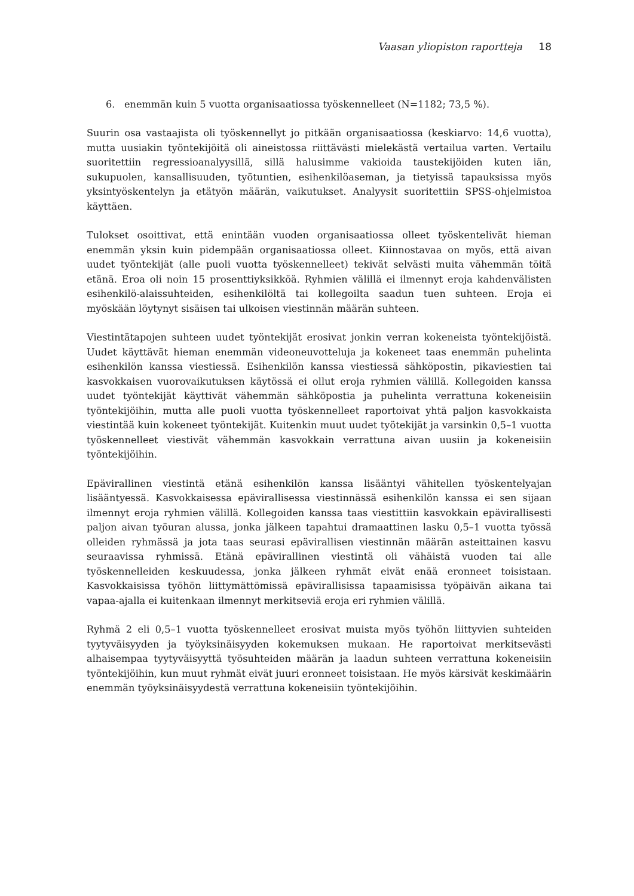Vaasan yliopiston raportteja 18
6. enemmän kuin 5 vuotta organisaatiossa työskennelleet (N=1182; 73,5 %).
Suurin osa vastaajista oli työskennellyt jo pitkään organisaatiossa (keskiarvo: 14,6 vuotta), mutta uusiakin työntekijöitä oli aineistossa riittävästi mielekästä vertailua varten. Vertailu suoritettiin regressioanalyysillä, sillä halusimme vakioida taustekijöiden kuten iän, sukupuolen, kansallisuuden, työtuntien, esihenkilöaseman, ja tietyissä tapauksissa myös yksintyöskentelyn ja etätyön määrän, vaikutukset. Analyysit suoritettiin SPSS-ohjelmistoa käyttäen.
Tulokset osoittivat, että enintään vuoden organisaatiossa olleet työskentelivät hieman enemmän yksin kuin pidempään organisaatiossa olleet. Kiinnostavaa on myös, että aivan uudet työntekijät (alle puoli vuotta työskennelleet) tekivät selvästi muita vähemmän töitä etänä. Eroa oli noin 15 prosenttiyksikköä. Ryhmien välillä ei ilmennyt eroja kahdenvälisten esihenkilö-alaissuhteiden, esihenkilöltä tai kollegoilta saadun tuen suhteen. Eroja ei myöskään löytynyt sisäisen tai ulkoisen viestinnän määrän suhteen.
Viestintätapojen suhteen uudet työntekijät erosivat jonkin verran kokeneista työntekijöistä. Uudet käyttävät hieman enemmän videoneuvotteluja ja kokeneet taas enemmän puhelinta esihenkilön kanssa viestiessä. Esihenkilön kanssa viestiessä sähköpostin, pikaviestien tai kasvokkaisen vuorovaikutuksen käytössä ei ollut eroja ryhmien välillä. Kollegoiden kanssa uudet työntekijät käyttivät vähemmän sähköpostia ja puhelinta verrattuna kokeneisiin työntekijöihin, mutta alle puoli vuotta työskennelleet raportoivat yhtä paljon kasvokkaista viestintää kuin kokeneet työntekijät. Kuitenkin muut uudet työtekijät ja varsinkin 0,5–1 vuotta työskennelleet viestivät vähemmän kasvokkain verrattuna aivan uusiin ja kokeneisiin työntekijöihin.
Epävirallinen viestintä etänä esihenkilön kanssa lisääntyi vähitellen työskentelyajan lisääntyessä. Kasvokkaisessa epävirallisessa viestinnässä esihenkilön kanssa ei sen sijaan ilmennyt eroja ryhmien välillä. Kollegoiden kanssa taas viestittiin kasvokkain epävirallisesti paljon aivan työuran alussa, jonka jälkeen tapahtui dramaattinen lasku 0,5–1 vuotta työssä olleiden ryhmässä ja jota taas seurasi epävirallisen viestinnän määrän asteittainen kasvu seuraavissa ryhmissä. Etänä epävirallinen viestintä oli vähäistä vuoden tai alle työskennelleiden keskuudessa, jonka jälkeen ryhmät eivät enää eronneet toisistaan. Kasvokkaisissa työhön liittymättömissä epävirallisissa tapaamisissa työpäivän aikana tai vapaa-ajalla ei kuitenkaan ilmennyt merkitseviä eroja eri ryhmien välillä.
Ryhmä 2 eli 0,5–1 vuotta työskennelleet erosivat muista myös työhön liittyvien suhteiden tyytyväisyyden ja työyksinäisyyden kokemuksen mukaan. He raportoivat merkitsevästi alhaisempaa tyytyväisyyttä työsuhteiden määrän ja laadun suhteen verrattuna kokeneisiin työntekijöihin, kun muut ryhmät eivät juuri eronneet toisistaan. He myös kärsivät keskimäärin enemmän työyksinäisyydestä verrattuna kokeneisiin työntekijöihin.